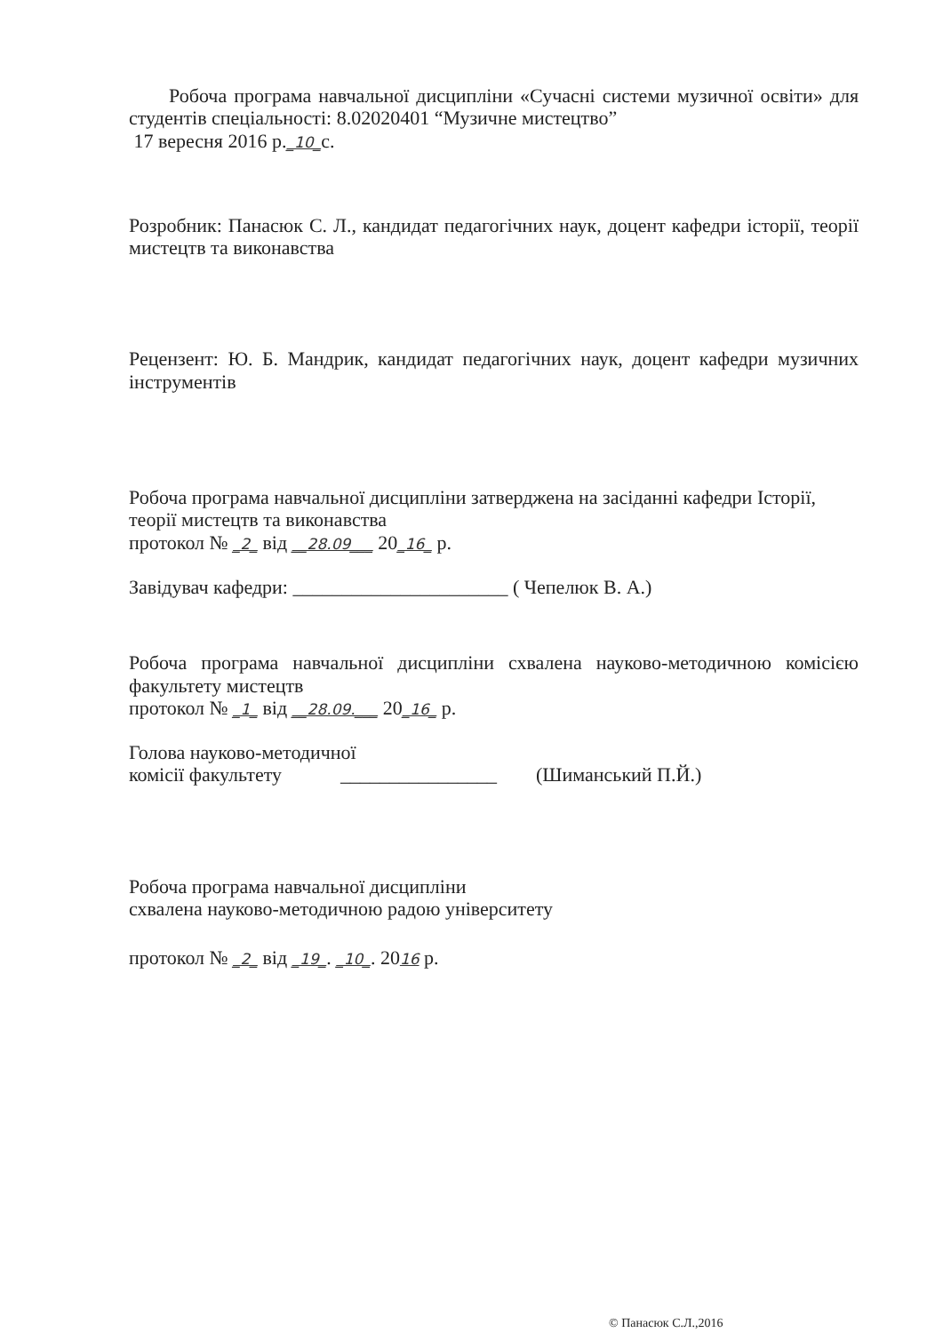Робоча програма навчальної дисципліни «Сучасні системи музичної освіти» для студентів спеціальності: 8.02020401 “Музичне мистецтво”
17 вересня 2016 р._10_с.
Розробник: Панасюк С. Л., кандидат педагогічних наук, доцент кафедри історії, теорії мистецтв та виконавства
Рецензент: Ю. Б. Мандрик, кандидат педагогічних наук, доцент кафедри музичних інструментів
Робоча програма навчальної дисципліни затверджена на засіданні кафедри Історії, теорії мистецтв та виконавства
протокол № _2_ від __28.09___ 20_16_ р.
Завідувач кафедри: ______________________ ( Чепелюк В. А.)
Робоча програма навчальної дисципліни схвалена науково-методичною комісією факультету мистецтв
протокол № _1_ від __28.09.___ 20_16_ р.
Голова науково-методичної
комісії факультету ________________ (Шиманський П.Й.)
Робоча програма навчальної дисципліни
схвалена науково-методичною радою університету
протокол № _2_ від _19_. _10_. 2016 р.
© Панасюк С.Л.,2016